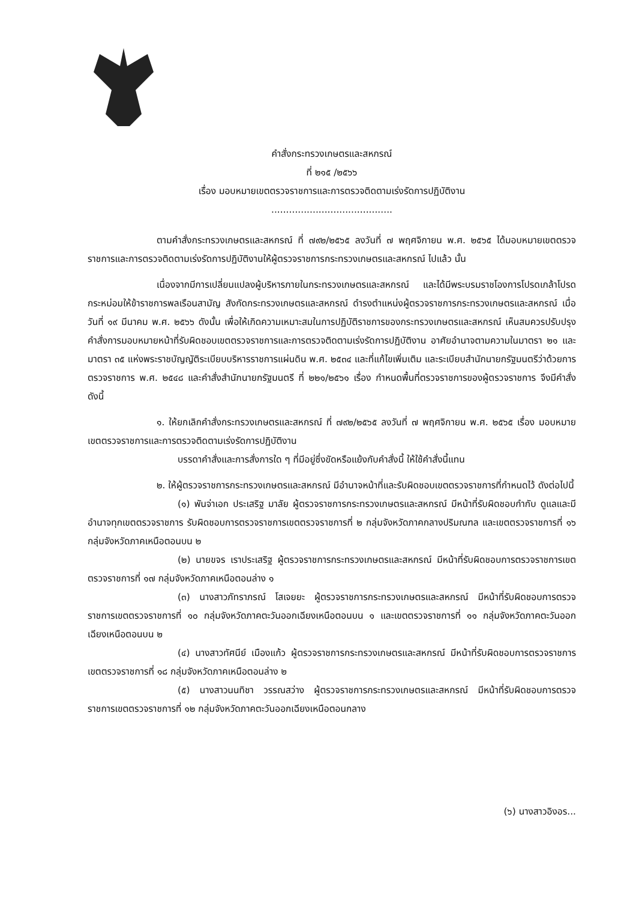คำสั่งกระทรวงเกษตรและสหกรณ์
ที่ ๒๑๕ /๒๕๖๖
เรื่อง มอบหมายเขตตรวจราชการและการตรวจติดตามเร่งรัดการปฏิบัติงาน
.........................................
ตามคำสั่งกระทรวงเกษตรและสหกรณ์ ที่ ๗๙๒/๒๕๖๕ ลงวันที่ ๗ พฤศจิกายน พ.ศ. ๒๕๖๕ ได้มอบหมายเขตตรวจราชการและการตรวจติดตามเร่งรัดการปฏิบัติงานให้ผู้ตรวจราชการกระทรวงเกษตรและสหกรณ์ ไปแล้ว นั้น
เนื่องจากมีการเปลี่ยนแปลงผู้บริหารภายในกระทรวงเกษตรและสหกรณ์ และได้มีพระบรมราชโองการโปรดเกล้าโปรดกระหม่อมให้ข้าราชการพลเรือนสามัญ สังกัดกระทรวงเกษตรและสหกรณ์ ดำรงตำแหน่งผู้ตรวจราชการกระทรวงเกษตรและสหกรณ์ เมื่อวันที่ ๑๙ มีนาคม พ.ศ. ๒๕๖๖ ดังนั้น เพื่อให้เกิดความเหมาะสมในการปฏิบัติราชการของกระทรวงเกษตรและสหกรณ์ เห็นสมควรปรับปรุงคำสั่งการมอบหมายหน้าที่รับผิดชอบเขตตรวจราชการและการตรวจติดตามเร่งรัดการปฏิบัติงาน อาศัยอำนาจตามความในมาตรา ๒๑ และมาตรา ๓๕ แห่งพระราชบัญญัติระเบียบบริหารราชการแผ่นดิน พ.ศ. ๒๕๓๔ และที่แก้ไขเพิ่มเติม และระเบียบสำนักนายกรัฐมนตรีว่าด้วยการตรวจราชการ พ.ศ. ๒๕๔๘ และคำสั่งสำนักนายกรัฐมนตรี ที่ ๒๒๑/๒๕๖๑ เรื่อง กำหนดพื้นที่ตรวจราชการของผู้ตรวจราชการ จึงมีคำสั่งดังนี้
๑. ให้ยกเลิกคำสั่งกระทรวงเกษตรและสหกรณ์ ที่ ๗๙๒/๒๕๖๕ ลงวันที่ ๗ พฤศจิกายน พ.ศ. ๒๕๖๕ เรื่อง มอบหมายเขตตรวจราชการและการตรวจติดตามเร่งรัดการปฏิบัติงาน
บรรดาคำสั่งและการสั่งการใด ๆ ที่มีอยู่ซึ่งขัดหรือแย้งกับคำสั่งนี้ ให้ใช้คำสั่งนี้แทน
๒. ให้ผู้ตรวจราชการกระทรวงเกษตรและสหกรณ์ มีอำนาจหน้าที่และรับผิดชอบเขตตรวจราชการที่กำหนดไว้ ดังต่อไปนี้
(๑) พันจ่าเอก ประเสริฐ มาลัย ผู้ตรวจราชการกระทรวงเกษตรและสหกรณ์ มีหน้าที่รับผิดชอบกำกับ ดูแลและมีอำนาจทุกเขตตรวจราชการ รับผิดชอบการตรวจราชการเขตตรวจราชการที่ ๒ กลุ่มจังหวัดภาคกลางปริมณฑล และเขตตรวจราชการที่ ๑๖ กลุ่มจังหวัดภาคเหนือตอนบน ๒
(๒) นายขจร เราประเสริฐ ผู้ตรวจราชการกระทรวงเกษตรและสหกรณ์ มีหน้าที่รับผิดชอบการตรวจราชการเขตตรวจราชการที่ ๑๗ กลุ่มจังหวัดภาคเหนือตอนล่าง ๑
(๓) นางสาวภัทราภรณ์ โสเจยยะ ผู้ตรวจราชการกระทรวงเกษตรและสหกรณ์ มีหน้าที่รับผิดชอบการตรวจราชการเขตตรวจราชการที่ ๑๐ กลุ่มจังหวัดภาคตะวันออกเฉียงเหนือตอนบน ๑ และเขตตรวจราชการที่ ๑๑ กลุ่มจังหวัดภาคตะวันออกเฉียงเหนือตอนบน ๒
(๔) นางสาวทัศนีย์ เมืองแก้ว ผู้ตรวจราชการกระทรวงเกษตรและสหกรณ์ มีหน้าที่รับผิดชอบการตรวจราชการเขตตรวจราชการที่ ๑๘ กลุ่มจังหวัดภาคเหนือตอนล่าง ๒
(๕) นางสาวนนทิชา วรรณสว่าง ผู้ตรวจราชการกระทรวงเกษตรและสหกรณ์ มีหน้าที่รับผิดชอบการตรวจราชการเขตตรวจราชการที่ ๑๒ กลุ่มจังหวัดภาคตะวันออกเฉียงเหนือตอนกลาง
(๖) นางสาวอิงอร...